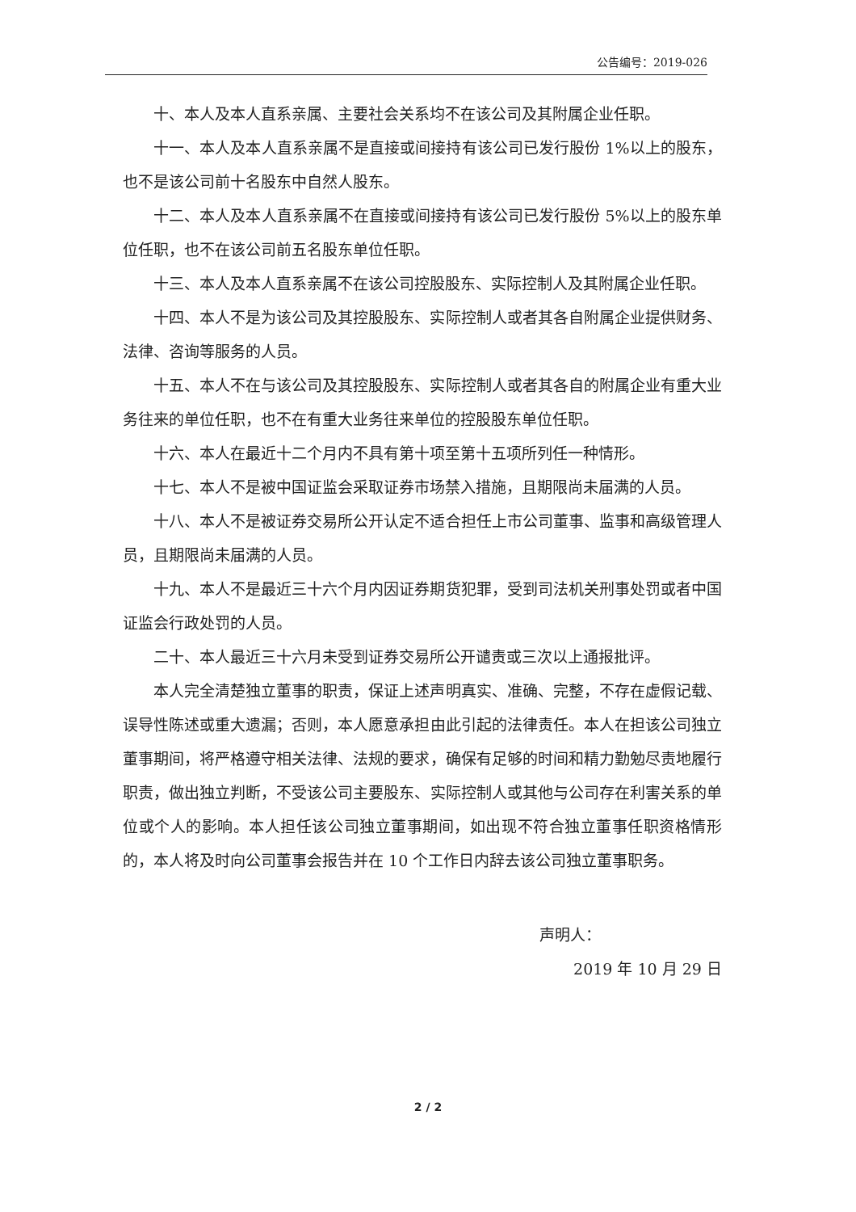公告编号：2019-026
十、本人及本人直系亲属、主要社会关系均不在该公司及其附属企业任职。
十一、本人及本人直系亲属不是直接或间接持有该公司已发行股份 1%以上的股东，也不是该公司前十名股东中自然人股东。
十二、本人及本人直系亲属不在直接或间接持有该公司已发行股份 5%以上的股东单位任职，也不在该公司前五名股东单位任职。
十三、本人及本人直系亲属不在该公司控股股东、实际控制人及其附属企业任职。
十四、本人不是为该公司及其控股股东、实际控制人或者其各自附属企业提供财务、法律、咨询等服务的人员。
十五、本人不在与该公司及其控股股东、实际控制人或者其各自的附属企业有重大业务往来的单位任职，也不在有重大业务往来单位的控股股东单位任职。
十六、本人在最近十二个月内不具有第十项至第十五项所列任一种情形。
十七、本人不是被中国证监会采取证券市场禁入措施，且期限尚未届满的人员。
十八、本人不是被证券交易所公开认定不适合担任上市公司董事、监事和高级管理人员，且期限尚未届满的人员。
十九、本人不是最近三十六个月内因证券期货犯罪，受到司法机关刑事处罚或者中国证监会行政处罚的人员。
二十、本人最近三十六月未受到证券交易所公开谴责或三次以上通报批评。
本人完全清楚独立董事的职责，保证上述声明真实、准确、完整，不存在虚假记载、误导性陈述或重大遗漏；否则，本人愿意承担由此引起的法律责任。本人在担该公司独立董事期间，将严格遵守相关法律、法规的要求，确保有足够的时间和精力勤勉尽责地履行职责，做出独立判断，不受该公司主要股东、实际控制人或其他与公司存在利害关系的单位或个人的影响。本人担任该公司独立董事期间，如出现不符合独立董事任职资格情形的，本人将及时向公司董事会报告并在 10 个工作日内辞去该公司独立董事职务。
声明人：
2019 年 10 月 29 日
2 / 2